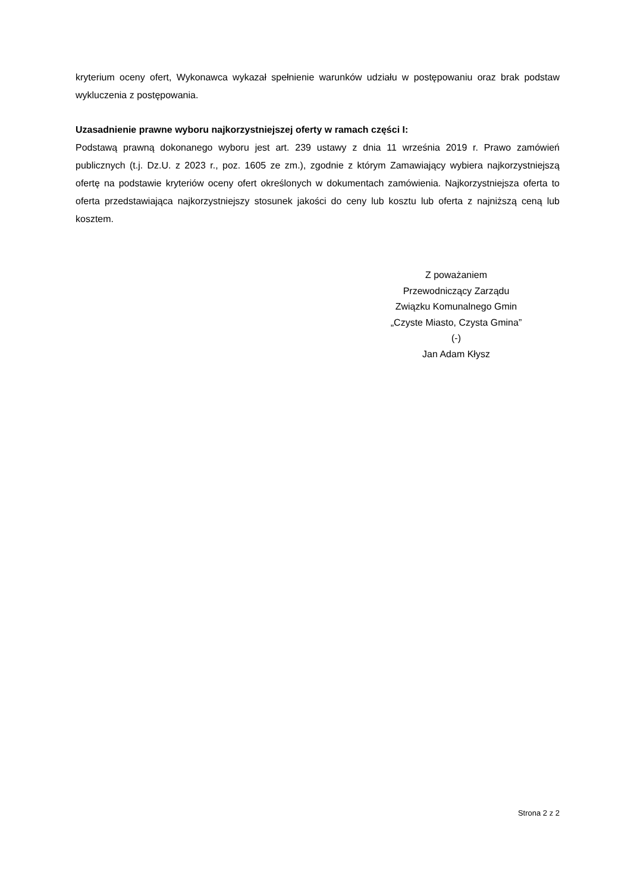kryterium oceny ofert, Wykonawca wykazał spełnienie warunków udziału w postępowaniu oraz brak podstaw wykluczenia z postępowania.
Uzasadnienie prawne wyboru najkorzystniejszej oferty w ramach części I:
Podstawą prawną dokonanego wyboru jest art. 239 ustawy z dnia 11 września 2019 r. Prawo zamówień publicznych (t.j. Dz.U. z 2023 r., poz. 1605 ze zm.), zgodnie z którym Zamawiający wybiera najkorzystniejszą ofertę na podstawie kryteriów oceny ofert określonych w dokumentach zamówienia. Najkorzystniejsza oferta to oferta przedstawiająca najkorzystniejszy stosunek jakości do ceny lub kosztu lub oferta z najniższą ceną lub kosztem.
Z poważaniem
Przewodniczący Zarządu
Związku Komunalnego Gmin
„Czyste Miasto, Czysta Gmina”
(-)
Jan Adam Kłysz
Strona 2 z 2